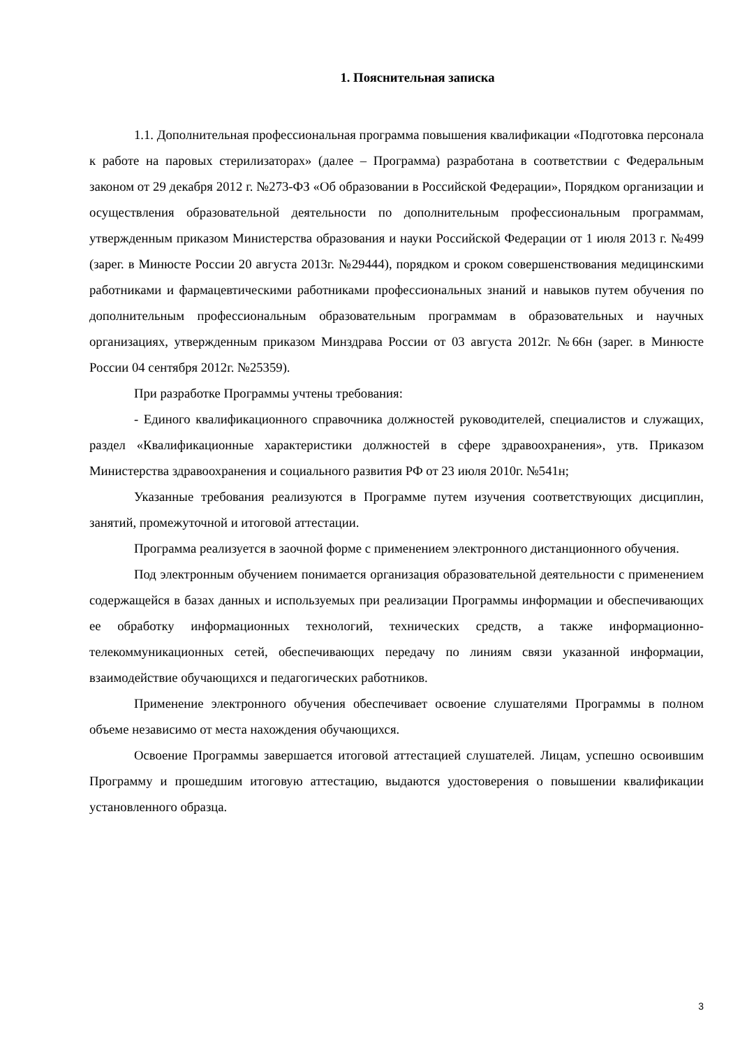1. Пояснительная записка
1.1. Дополнительная профессиональная программа повышения квалификации «Подготовка персонала к работе на паровых стерилизаторах» (далее – Программа) разработана в соответствии с Федеральным законом от 29 декабря 2012 г. №273-ФЗ «Об образовании в Российской Федерации», Порядком организации и осуществления образовательной деятельности по дополнительным профессиональным программам, утвержденным приказом Министерства образования и науки Российской Федерации от 1 июля 2013 г. №499 (зарег. в Минюсте России 20 августа 2013г. №29444), порядком и сроком совершенствования медицинскими работниками и фармацевтическими работниками профессиональных знаний и навыков путем обучения по дополнительным профессиональным образовательным программам в образовательных и научных организациях, утвержденным приказом Минздрава России от 03 августа 2012г. №66н (зарег. в Минюсте России 04 сентября 2012г. №25359).
При разработке Программы учтены требования:
- Единого квалификационного справочника должностей руководителей, специалистов и служащих, раздел «Квалификационные характеристики должностей в сфере здравоохранения», утв. Приказом Министерства здравоохранения и социального развития РФ от 23 июля 2010г. №541н;
Указанные требования реализуются в Программе путем изучения соответствующих дисциплин, занятий, промежуточной и итоговой аттестации.
Программа реализуется в заочной форме с применением электронного дистанционного обучения.
Под электронным обучением понимается организация образовательной деятельности с применением содержащейся в базах данных и используемых при реализации Программы информации и обеспечивающих ее обработку информационных технологий, технических средств, а также информационно-телекоммуникационных сетей, обеспечивающих передачу по линиям связи указанной информации, взаимодействие обучающихся и педагогических работников.
Применение электронного обучения обеспечивает освоение слушателями Программы в полном объеме независимо от места нахождения обучающихся.
Освоение Программы завершается итоговой аттестацией слушателей. Лицам, успешно освоившим Программу и прошедшим итоговую аттестацию, выдаются удостоверения о повышении квалификации установленного образца.
3